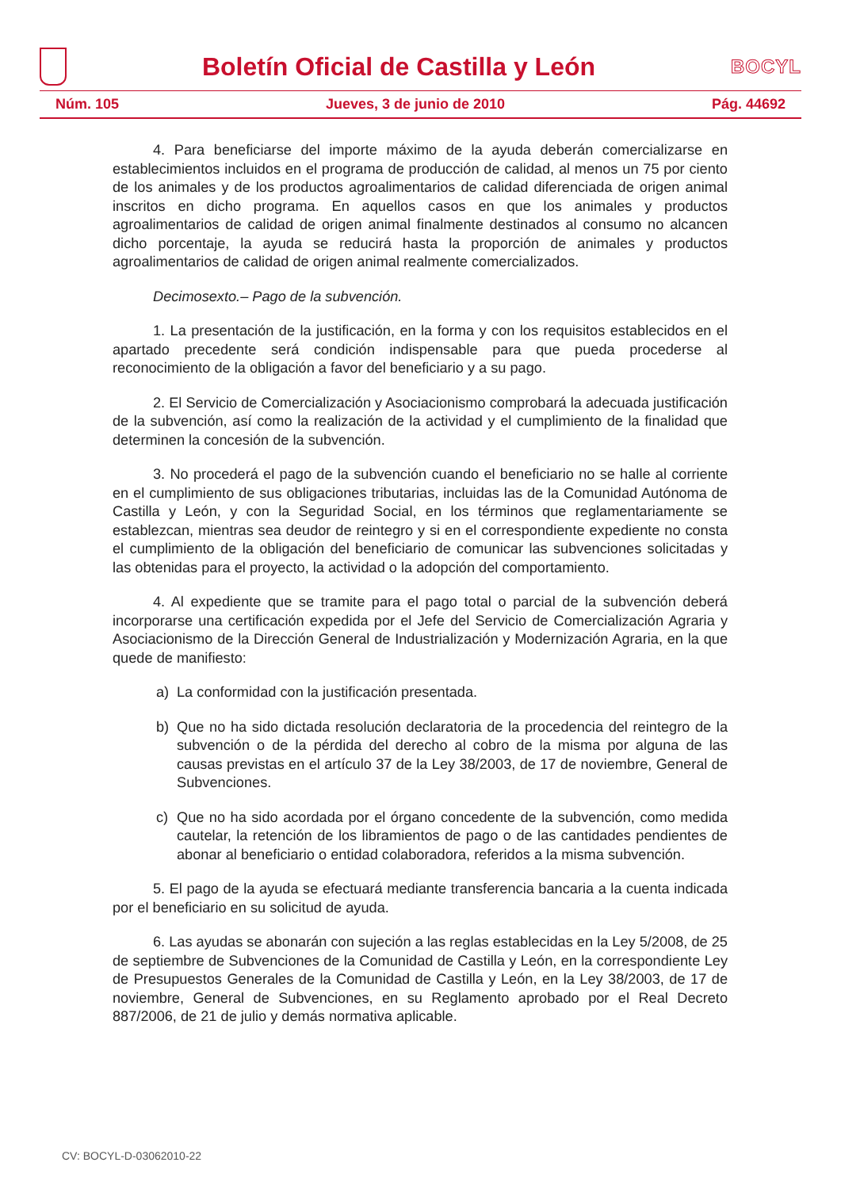Boletín Oficial de Castilla y León
BOCYL
Núm. 105 Jueves, 3 de junio de 2010 Pág. 44692
4. Para beneficiarse del importe máximo de la ayuda deberán comercializarse en establecimientos incluidos en el programa de producción de calidad, al menos un 75 por ciento de los animales y de los productos agroalimentarios de calidad diferenciada de origen animal inscritos en dicho programa. En aquellos casos en que los animales y productos agroalimentarios de calidad de origen animal finalmente destinados al consumo no alcancen dicho porcentaje, la ayuda se reducirá hasta la proporción de animales y productos agroalimentarios de calidad de origen animal realmente comercializados.
Decimosexto.– Pago de la subvención.
1. La presentación de la justificación, en la forma y con los requisitos establecidos en el apartado precedente será condición indispensable para que pueda procederse al reconocimiento de la obligación a favor del beneficiario y a su pago.
2. El Servicio de Comercialización y Asociacionismo comprobará la adecuada justificación de la subvención, así como la realización de la actividad y el cumplimiento de la finalidad que determinen la concesión de la subvención.
3. No procederá el pago de la subvención cuando el beneficiario no se halle al corriente en el cumplimiento de sus obligaciones tributarias, incluidas las de la Comunidad Autónoma de Castilla y León, y con la Seguridad Social, en los términos que reglamentariamente se establezcan, mientras sea deudor de reintegro y si en el correspondiente expediente no consta el cumplimiento de la obligación del beneficiario de comunicar las subvenciones solicitadas y las obtenidas para el proyecto, la actividad o la adopción del comportamiento.
4. Al expediente que se tramite para el pago total o parcial de la subvención deberá incorporarse una certificación expedida por el Jefe del Servicio de Comercialización Agraria y Asociacionismo de la Dirección General de Industrialización y Modernización Agraria, en la que quede de manifiesto:
a) La conformidad con la justificación presentada.
b) Que no ha sido dictada resolución declaratoria de la procedencia del reintegro de la subvención o de la pérdida del derecho al cobro de la misma por alguna de las causas previstas en el artículo 37 de la Ley 38/2003, de 17 de noviembre, General de Subvenciones.
c) Que no ha sido acordada por el órgano concedente de la subvención, como medida cautelar, la retención de los libramientos de pago o de las cantidades pendientes de abonar al beneficiario o entidad colaboradora, referidos a la misma subvención.
5. El pago de la ayuda se efectuará mediante transferencia bancaria a la cuenta indicada por el beneficiario en su solicitud de ayuda.
6. Las ayudas se abonarán con sujeción a las reglas establecidas en la Ley 5/2008, de 25 de septiembre de Subvenciones de la Comunidad de Castilla y León, en la correspondiente Ley de Presupuestos Generales de la Comunidad de Castilla y León, en la Ley 38/2003, de 17 de noviembre, General de Subvenciones, en su Reglamento aprobado por el Real Decreto 887/2006, de 21 de julio y demás normativa aplicable.
CV: BOCYL-D-03062010-22